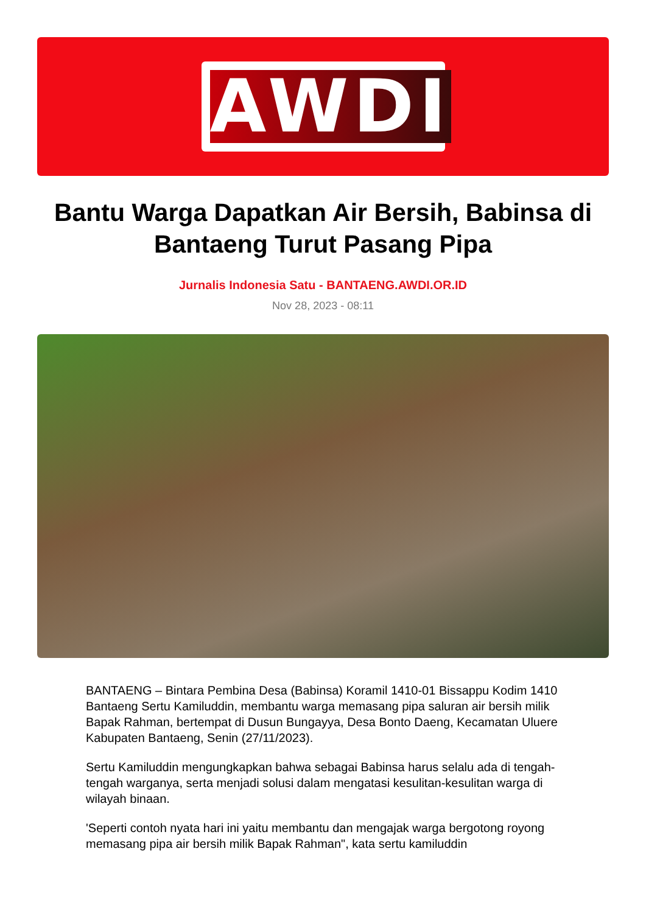AWDI
Bantu Warga Dapatkan Air Bersih, Babinsa di Bantaeng Turut Pasang Pipa
Jurnalis Indonesia Satu - BANTAENG.AWDI.OR.ID
Nov 28, 2023 - 08:11
BANTAENG – Bintara Pembina Desa (Babinsa) Koramil 1410-01 Bissappu Kodim 1410 Bantaeng Sertu Kamiluddin, membantu warga memasang pipa saluran air bersih milik Bapak Rahman, bertempat di Dusun Bungayya, Desa Bonto Daeng, Kecamatan Uluere Kabupaten Bantaeng, Senin (27/11/2023).
Sertu Kamiluddin mengungkapkan bahwa sebagai Babinsa harus selalu ada di tengah-tengah warganya, serta menjadi solusi dalam mengatasi kesulitan-kesulitan warga di wilayah binaan.
'Seperti contoh nyata hari ini yaitu membantu dan mengajak warga bergotong royong memasang pipa air bersih milik Bapak Rahman", kata sertu kamiluddin